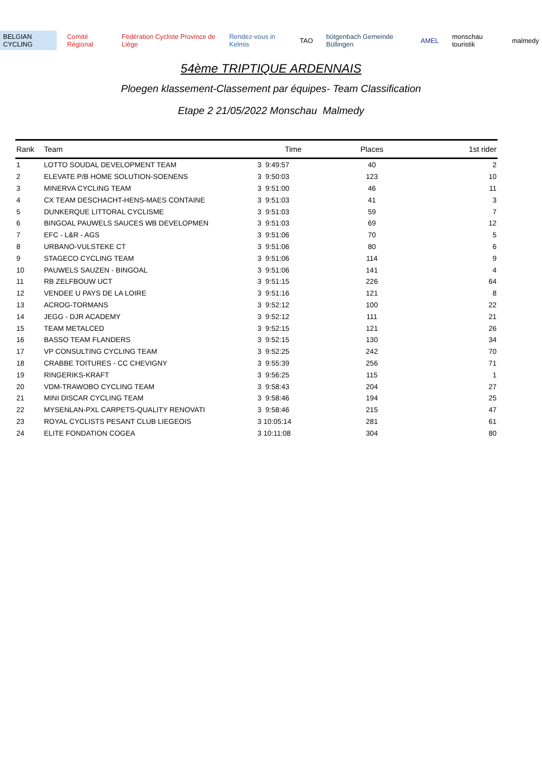BELGIAN CYCLING Comité Régional
Fédération Cycliste Province de Liège
Rendez-vous in Kelmis TAO bütgenbach Gemeinde Büllingen AMEL monschau touristik malmedy
54ème TRIPTIQUE ARDENNAIS
Ploegen klassement-Classement par équipes- Team Classification
Etape 2 21/05/2022 Monschau Malmedy
| Rank | Team | Time | Places | 1st rider |
| --- | --- | --- | --- | --- |
| 1 | LOTTO SOUDAL DEVELOPMENT TEAM | 3 9:49:57 | 40 | 2 |
| 2 | ELEVATE P/B HOME SOLUTION-SOENENS | 3 9:50:03 | 123 | 10 |
| 3 | MINERVA CYCLING TEAM | 3 9:51:00 | 46 | 11 |
| 4 | CX TEAM DESCHACHT-HENS-MAES CONTAINE | 3 9:51:03 | 41 | 3 |
| 5 | DUNKERQUE LITTORAL CYCLISME | 3 9:51:03 | 59 | 7 |
| 6 | BINGOAL PAUWELS SAUCES WB DEVELOPMEN | 3 9:51:03 | 69 | 12 |
| 7 | EFC - L&R - AGS | 3 9:51:06 | 70 | 5 |
| 8 | URBANO-VULSTEKE CT | 3 9:51:06 | 80 | 6 |
| 9 | STAGECO CYCLING TEAM | 3 9:51:06 | 114 | 9 |
| 10 | PAUWELS SAUZEN - BINGOAL | 3 9:51:06 | 141 | 4 |
| 11 | RB ZELFBOUW UCT | 3 9:51:15 | 226 | 64 |
| 12 | VENDEE U PAYS DE LA LOIRE | 3 9:51:16 | 121 | 8 |
| 13 | ACROG-TORMANS | 3 9:52:12 | 100 | 22 |
| 14 | JEGG - DJR ACADEMY | 3 9:52:12 | 111 | 21 |
| 15 | TEAM METALCED | 3 9:52:15 | 121 | 26 |
| 16 | BASSO TEAM FLANDERS | 3 9:52:15 | 130 | 34 |
| 17 | VP CONSULTING CYCLING TEAM | 3 9:52:25 | 242 | 70 |
| 18 | CRABBE TOITURES - CC CHEVIGNY | 3 9:55:39 | 256 | 71 |
| 19 | RINGERIKS-KRAFT | 3 9:56:25 | 115 | 1 |
| 20 | VDM-TRAWOBO CYCLING TEAM | 3 9:58:43 | 204 | 27 |
| 21 | MINI DISCAR CYCLING TEAM | 3 9:58:46 | 194 | 25 |
| 22 | MYSENLAN-PXL CARPETS-QUALITY RENOVATI | 3 9:58:46 | 215 | 47 |
| 23 | ROYAL CYCLISTS PESANT CLUB LIEGEOIS | 3 10:05:14 | 281 | 61 |
| 24 | ELITE FONDATION COGEA | 3 10:11:08 | 304 | 80 |